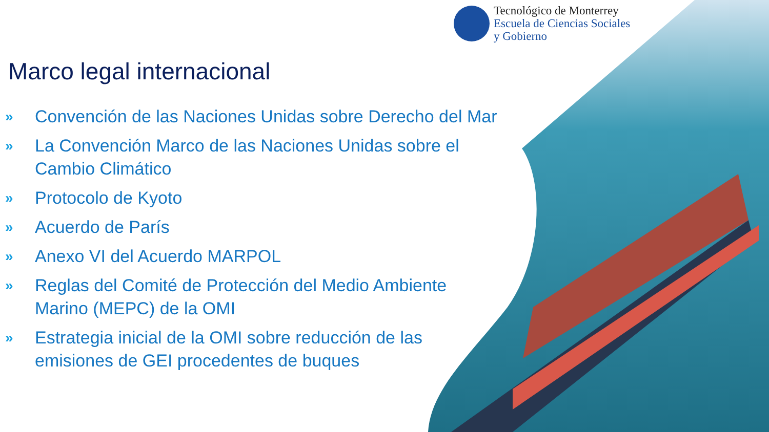Tecnológico de Monterrey
Escuela de Ciencias Sociales
y Gobierno
Marco legal internacional
» Convención de las Naciones Unidas sobre Derecho del Mar
» La Convención Marco de las Naciones Unidas sobre el Cambio Climático
» Protocolo de Kyoto
» Acuerdo de París
» Anexo VI del Acuerdo MARPOL
» Reglas del Comité de Protección del Medio Ambiente Marino (MEPC) de la OMI
» Estrategia inicial de la OMI sobre reducción de las emisiones de GEI procedentes de buques